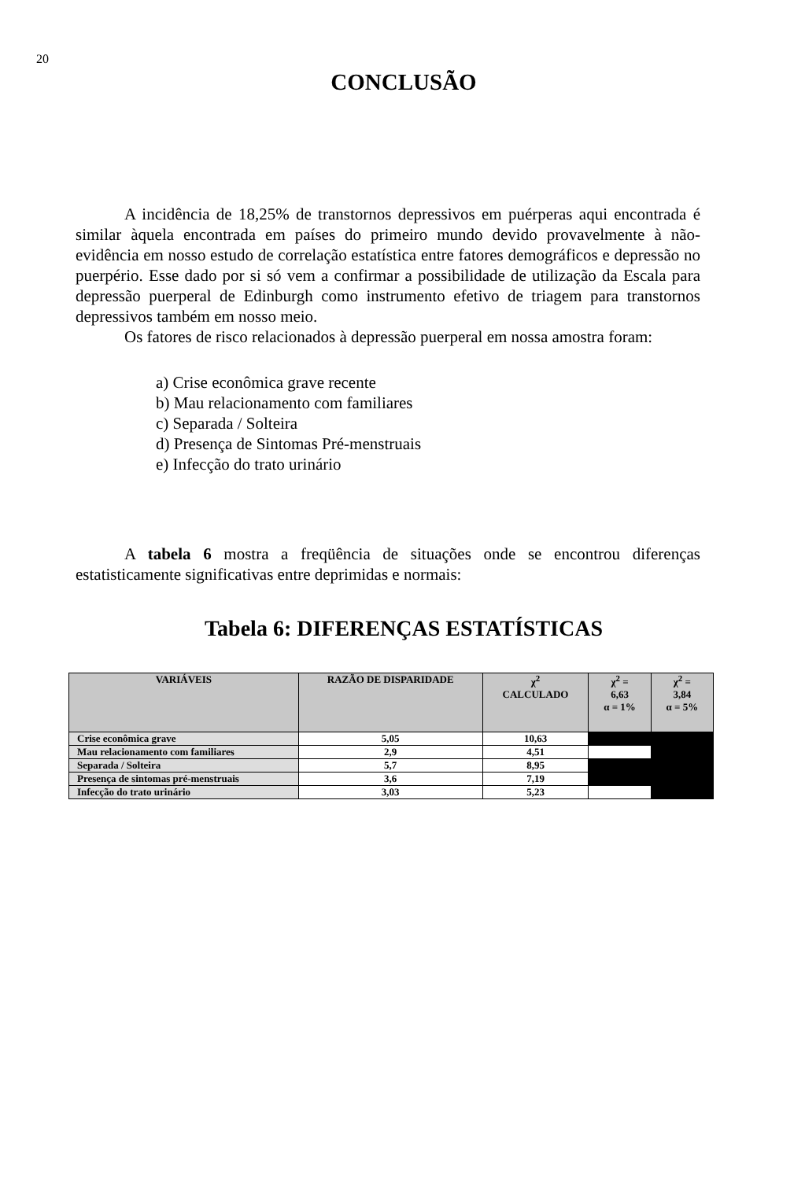20
CONCLUSÃO
A incidência de 18,25% de transtornos depressivos em puérperas aqui encontrada é similar àquela encontrada em países do primeiro mundo devido provavelmente à não-evidência em nosso estudo de correlação estatística entre fatores demográficos e depressão no puerpério. Esse dado por si só vem a confirmar a possibilidade de utilização da Escala para depressão puerperal de Edinburgh como instrumento efetivo de triagem para transtornos depressivos também em nosso meio.
Os fatores de risco relacionados à depressão puerperal em nossa amostra foram:
a) Crise econômica grave recente
b) Mau relacionamento com familiares
c) Separada / Solteira
d) Presença de Sintomas Pré-menstruais
e) Infecção do trato urinário
A tabela 6 mostra a freqüência de situações onde se encontrou diferenças estatisticamente significativas entre deprimidas e normais:
Tabela 6: DIFERENÇAS ESTATÍSTICAS
| VARIÁVEIS | RAZÃO DE DISPARIDADE | χ<sup>2</sup> CALCULADO | χ<sup>2</sup> = 6,63 α = 1% | χ<sup>2</sup> = 3,84 α = 5% |
| --- | --- | --- | --- | --- |
| Crise econômica grave | 5,05 | 10,63 | | |
| Mau relacionamento com familiares | 2,9 | 4,51 | | |
| Separada / Solteira | 5,7 | 8,95 | | |
| Presença de sintomas pré-menstruais | 3,6 | 7,19 | | |
| Infecção do trato urinário | 3,03 | 5,23 | | |